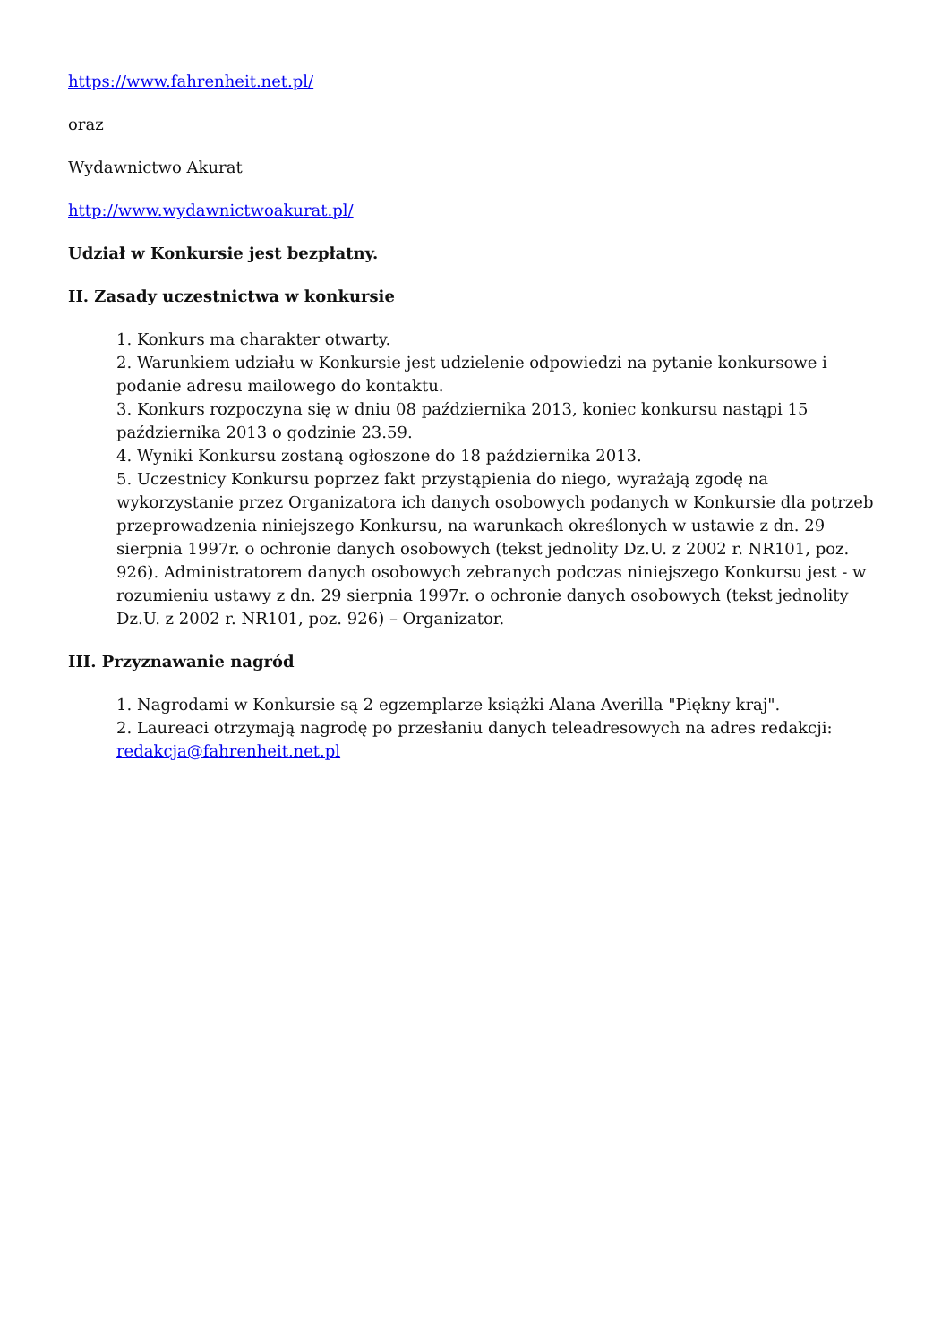https://www.fahrenheit.net.pl/
oraz
Wydawnictwo Akurat
http://www.wydawnictwoakurat.pl/
Udział w Konkursie jest bezpłatny.
II. Zasady uczestnictwa w konkursie
1. Konkurs ma charakter otwarty.
2. Warunkiem udziału w Konkursie jest udzielenie odpowiedzi na pytanie konkursowe i podanie adresu mailowego do kontaktu.
3. Konkurs rozpoczyna się w dniu 08 października 2013, koniec konkursu nastąpi 15 października 2013 o godzinie 23.59.
4. Wyniki Konkursu zostaną ogłoszone do 18 października 2013.
5. Uczestnicy Konkursu poprzez fakt przystąpienia do niego, wyrażają zgodę na wykorzystanie przez Organizatora ich danych osobowych podanych w Konkursie dla potrzeb przeprowadzenia niniejszego Konkursu, na warunkach określonych w ustawie z dn. 29 sierpnia 1997r. o ochronie danych osobowych (tekst jednolity Dz.U. z 2002 r. NR101, poz. 926). Administratorem danych osobowych zebranych podczas niniejszego Konkursu jest - w rozumieniu ustawy z dn. 29 sierpnia 1997r. o ochronie danych osobowych (tekst jednolity Dz.U. z 2002 r. NR101, poz. 926) – Organizator.
III. Przyznawanie nagród
1. Nagrodami w Konkursie są 2 egzemplarze książki Alana Averilla "Piękny kraj".
2. Laureaci otrzymają nagrodę po przesłaniu danych teleadresowych na adres redakcji: redakcja@fahrenheit.net.pl